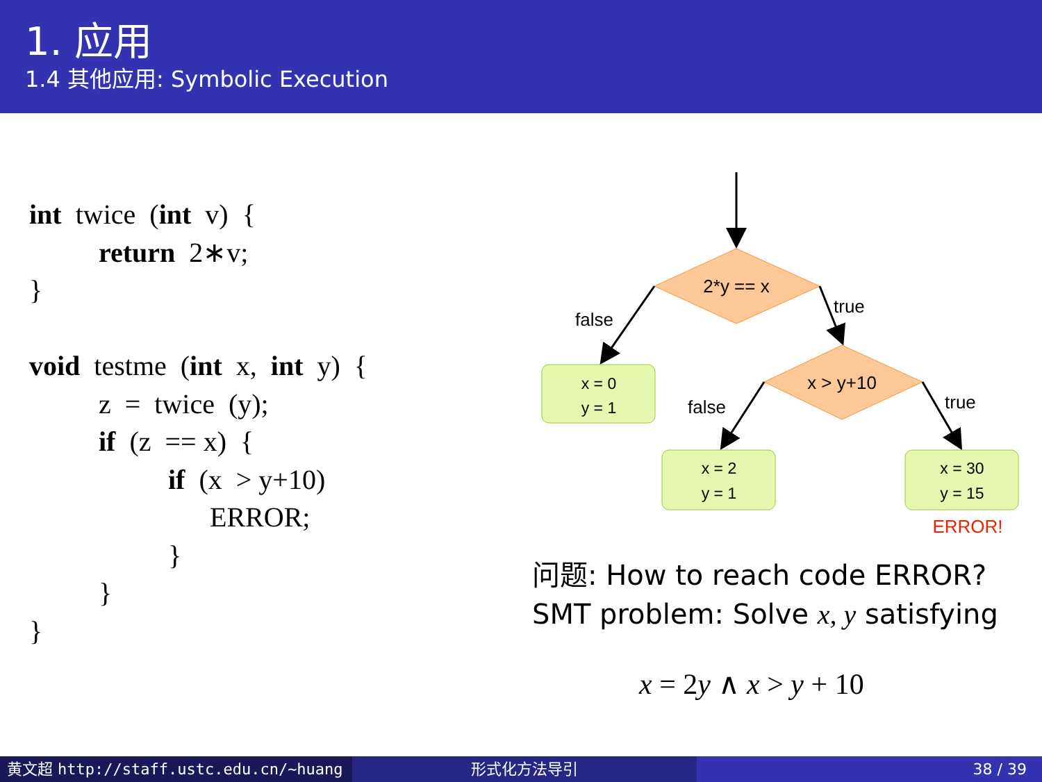1. 应用
1.4 其他应用: Symbolic Execution
int twice (int v) { return 2∗v; } void testme (int x, int y) { z = twice (y); if (z == x) { if (x > y+10) ERROR; } } }
2*y == x
false
true
x = 0
y = 1
x > y+10
false
true
x = 2
y = 1
x = 30
y = 15
ERROR!
问题: How to reach code ERROR?
SMT problem: Solve x, y satisfying
x = 2y ∧ x > y + 10
黄文超 http://staff.ustc.edu.cn/~huang 形式化方法导引 38 / 39